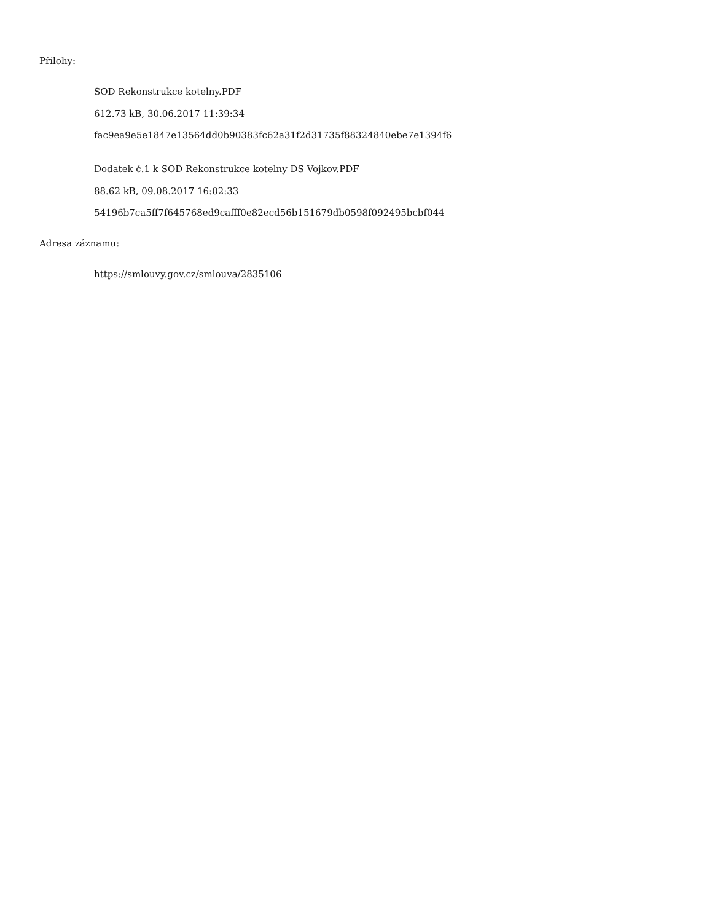Přílohy:
SOD Rekonstrukce kotelny.PDF
612.73 kB, 30.06.2017 11:39:34
fac9ea9e5e1847e13564dd0b90383fc62a31f2d31735f88324840ebe7e1394f6
Dodatek č.1 k SOD Rekonstrukce kotelny DS Vojkov.PDF
88.62 kB, 09.08.2017 16:02:33
54196b7ca5ff7f645768ed9cafff0e82ecd56b151679db0598f092495bcbf044
Adresa záznamu:
https://smlouvy.gov.cz/smlouva/2835106